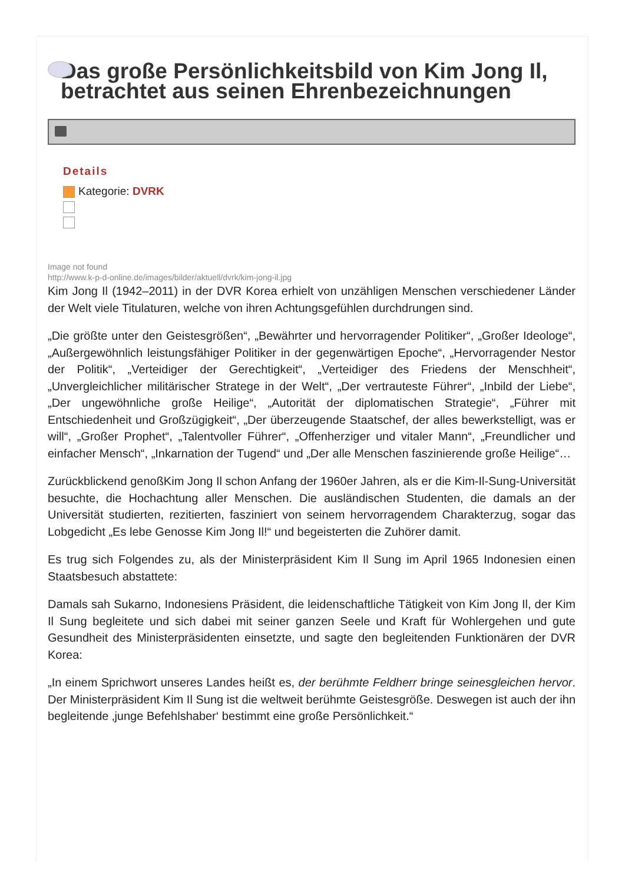Das große Persönlichkeitsbild von Kim Jong Il, betrachtet aus seinen Ehrenbezeichnungen
Details
Kategorie: DVRK
Image not found
http://www.k-p-d-online.de/images/bilder/aktuell/dvrk/kim-jong-il.jpg
Kim Jong Il (1942–2011) in der DVR Korea erhielt von unzähligen Menschen verschiedener Länder der Welt viele Titulaturen, welche von ihren Achtungsgefühlen durchdrungen sind.
„Die größte unter den Geistesgrößen“, „Bewährter und hervorragender Politiker“, „Großer Ideologe“, „Außergewöhnlich leistungsfähiger Politiker in der gegenwärtigen Epoche“, „Hervorragender Nestor der Politik“, „Verteidiger der Gerechtigkeit“, „Verteidiger des Friedens der Menschheit“, „Unvergleichlicher militärischer Stratege in der Welt“, „Der vertrauteste Führer“, „Inbild der Liebe“, „Der ungewöhnliche große Heilige“, „Autorität der diplomatischen Strategie“, „Führer mit Entschiedenheit und Großzügigkeit“, „Der überzeugende Staatschef, der alles bewerkstelligt, was er will“, „Großer Prophet“, „Talentvoller Führer“, „Offenherziger und vitaler Mann“, „Freundlicher und einfacher Mensch“, „Inkarnation der Tugend“ und „Der alle Menschen faszinierende große Heilige“…
Zurückblickend genoßKim Jong Il schon Anfang der 1960er Jahren, als er die Kim-Il-Sung-Universität besuchte, die Hochachtung aller Menschen. Die ausländischen Studenten, die damals an der Universität studierten, rezitierten, fasziniert von seinem hervorragendem Charakterzug, sogar das Lobgedicht „Es lebe Genosse Kim Jong Il!“ und begeisterten die Zuhörer damit.
Es trug sich Folgendes zu, als der Ministerpräsident Kim Il Sung im April 1965 Indonesien einen Staatsbesuch abstattete:
Damals sah Sukarno, Indonesiens Präsident, die leidenschaftliche Tätigkeit von Kim Jong Il, der Kim Il Sung begleitete und sich dabei mit seiner ganzen Seele und Kraft für Wohlergehen und gute Gesundheit des Ministerpräsidenten einsetzte, und sagte den begleitenden Funktionären der DVR Korea:
„In einem Sprichwort unseres Landes heißt es, der berühmte Feldherr bringe seinesgleichen hervor. Der Ministerpräsident Kim Il Sung ist die weltweit berühmte Geistesgröße. Deswegen ist auch der ihn begleitende ‚junge Befehlshaber‘ bestimmt eine große Persönlichkeit.“